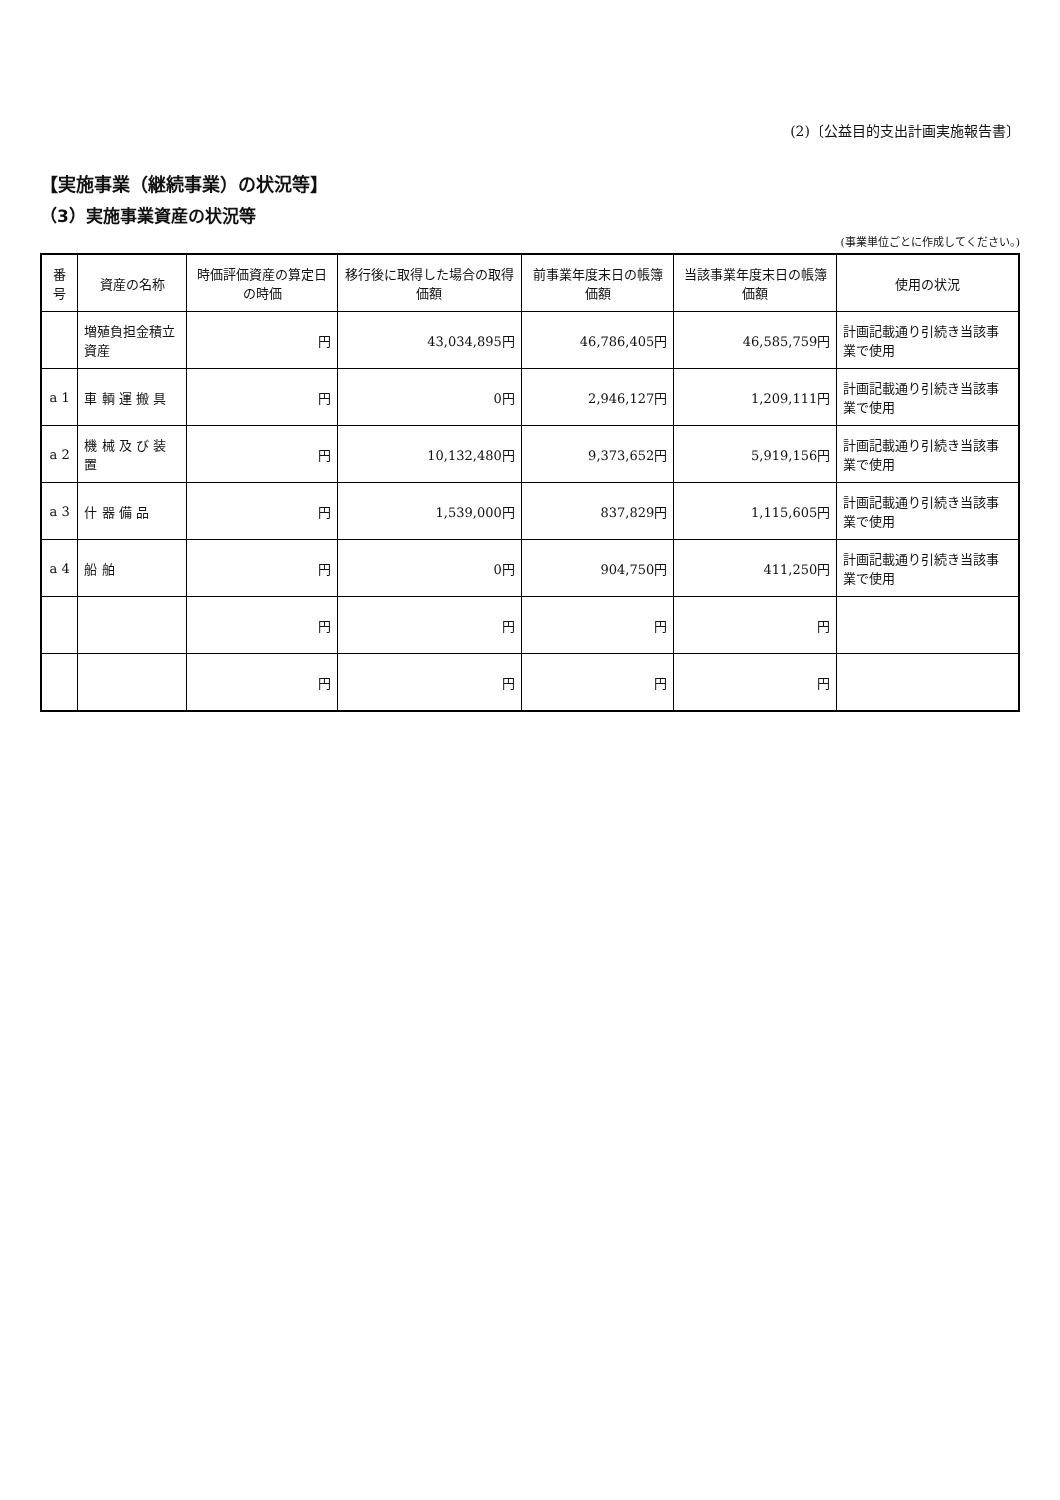(2)〔公益目的支出計画実施報告書〕
【実施事業（継続事業）の状況等】
（3）実施事業資産の状況等
(事業単位ごとに作成してください。)
| 番号 | 資産の名称 | 時価評価資産の算定日の時価 | 移行後に取得した場合の取得価額 | 前事業年度末日の帳簿価額 | 当該事業年度末日の帳簿価額 | 使用の状況 |
| --- | --- | --- | --- | --- | --- | --- |
| | 増殖負担金積立資産 | 円 | 43,034,895円 | 46,786,405円 | 46,585,759円 | 計画記載通り引続き当該事業で使用 |
| a 1 | 車 輌 運 搬 具 | 円 | 0円 | 2,946,127円 | 1,209,111円 | 計画記載通り引続き当該事業で使用 |
| a 2 | 機 械 及 び 装 置 | 円 | 10,132,480円 | 9,373,652円 | 5,919,156円 | 計画記載通り引続き当該事業で使用 |
| a 3 | 什 器 備 品 | 円 | 1,539,000円 | 837,829円 | 1,115,605円 | 計画記載通り引続き当該事業で使用 |
| a 4 | 船 舶 | 円 | 0円 | 904,750円 | 411,250円 | 計画記載通り引続き当該事業で使用 |
| | | 円 | 円 | 円 | 円 | |
| | | 円 | 円 | 円 | 円 | |